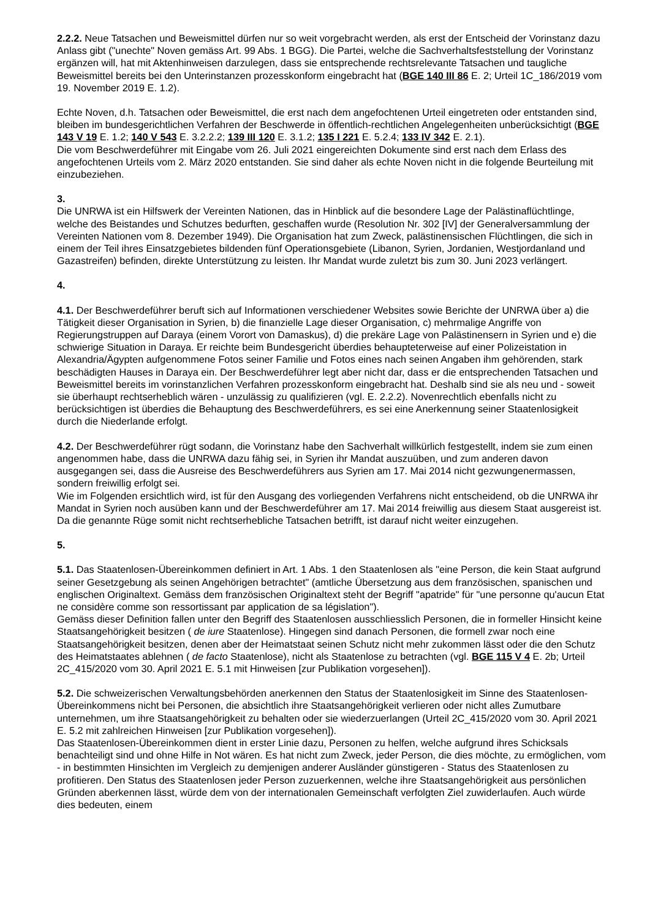2.2.2. Neue Tatsachen und Beweismittel dürfen nur so weit vorgebracht werden, als erst der Entscheid der Vorinstanz dazu Anlass gibt ("unechte" Noven gemäss Art. 99 Abs. 1 BGG). Die Partei, welche die Sachverhaltsfeststellung der Vorinstanz ergänzen will, hat mit Aktenhinweisen darzulegen, dass sie entsprechende rechtsrelevante Tatsachen und taugliche Beweismittel bereits bei den Unterinstanzen prozesskonform eingebracht hat (BGE 140 III 86 E. 2; Urteil 1C_186/2019 vom 19. November 2019 E. 1.2).
Echte Noven, d.h. Tatsachen oder Beweismittel, die erst nach dem angefochtenen Urteil eingetreten oder entstanden sind, bleiben im bundesgerichtlichen Verfahren der Beschwerde in öffentlich-rechtlichen Angelegenheiten unberücksichtigt (BGE 143 V 19 E. 1.2; 140 V 543 E. 3.2.2.2; 139 III 120 E. 3.1.2; 135 I 221 E. 5.2.4; 133 IV 342 E. 2.1).
Die vom Beschwerdeführer mit Eingabe vom 26. Juli 2021 eingereichten Dokumente sind erst nach dem Erlass des angefochtenen Urteils vom 2. März 2020 entstanden. Sie sind daher als echte Noven nicht in die folgende Beurteilung mit einzubeziehen.
3.
Die UNRWA ist ein Hilfswerk der Vereinten Nationen, das in Hinblick auf die besondere Lage der Palästinaflüchtlinge, welche des Beistandes und Schutzes bedurften, geschaffen wurde (Resolution Nr. 302 [IV] der Generalversammlung der Vereinten Nationen vom 8. Dezember 1949). Die Organisation hat zum Zweck, palästinensischen Flüchtlingen, die sich in einem der Teil ihres Einsatzgebietes bildenden fünf Operationsgebiete (Libanon, Syrien, Jordanien, Westjordanland und Gazastreifen) befinden, direkte Unterstützung zu leisten. Ihr Mandat wurde zuletzt bis zum 30. Juni 2023 verlängert.
4.
4.1. Der Beschwerdeführer beruft sich auf Informationen verschiedener Websites sowie Berichte der UNRWA über a) die Tätigkeit dieser Organisation in Syrien, b) die finanzielle Lage dieser Organisation, c) mehrmalige Angriffe von Regierungstruppen auf Daraya (einem Vorort von Damaskus), d) die prekäre Lage von Palästinensern in Syrien und e) die schwierige Situation in Daraya. Er reichte beim Bundesgericht überdies behaupteterweise auf einer Polizeistation in Alexandria/Ägypten aufgenommene Fotos seiner Familie und Fotos eines nach seinen Angaben ihm gehörenden, stark beschädigten Hauses in Daraya ein. Der Beschwerdeführer legt aber nicht dar, dass er die entsprechenden Tatsachen und Beweismittel bereits im vorinstanzlichen Verfahren prozesskonform eingebracht hat. Deshalb sind sie als neu und - soweit sie überhaupt rechtserheblich wären - unzulässig zu qualifizieren (vgl. E. 2.2.2). Novenrechtlich ebenfalls nicht zu berücksichtigen ist überdies die Behauptung des Beschwerdeführers, es sei eine Anerkennung seiner Staatenlosigkeit durch die Niederlande erfolgt.
4.2. Der Beschwerdeführer rügt sodann, die Vorinstanz habe den Sachverhalt willkürlich festgestellt, indem sie zum einen angenommen habe, dass die UNRWA dazu fähig sei, in Syrien ihr Mandat auszuüben, und zum anderen davon ausgegangen sei, dass die Ausreise des Beschwerdeführers aus Syrien am 17. Mai 2014 nicht gezwungenermassen, sondern freiwillig erfolgt sei.
Wie im Folgenden ersichtlich wird, ist für den Ausgang des vorliegenden Verfahrens nicht entscheidend, ob die UNRWA ihr Mandat in Syrien noch ausüben kann und der Beschwerdeführer am 17. Mai 2014 freiwillig aus diesem Staat ausgereist ist. Da die genannte Rüge somit nicht rechtserhebliche Tatsachen betrifft, ist darauf nicht weiter einzugehen.
5.
5.1. Das Staatenlosen-Übereinkommen definiert in Art. 1 Abs. 1 den Staatenlosen als "eine Person, die kein Staat aufgrund seiner Gesetzgebung als seinen Angehörigen betrachtet" (amtliche Übersetzung aus dem französischen, spanischen und englischen Originaltext. Gemäss dem französischen Originaltext steht der Begriff "apatride" für "une personne qu'aucun Etat ne considère comme son ressortissant par application de sa législation").
Gemäss dieser Definition fallen unter den Begriff des Staatenlosen ausschliesslich Personen, die in formeller Hinsicht keine Staatsangehörigkeit besitzen ( de iure Staatenlose). Hingegen sind danach Personen, die formell zwar noch eine Staatsangehörigkeit besitzen, denen aber der Heimatstaat seinen Schutz nicht mehr zukommen lässt oder die den Schutz des Heimatstaates ablehnen ( de facto Staatenlose), nicht als Staatenlose zu betrachten (vgl. BGE 115 V 4 E. 2b; Urteil 2C_415/2020 vom 30. April 2021 E. 5.1 mit Hinweisen [zur Publikation vorgesehen]).
5.2. Die schweizerischen Verwaltungsbehörden anerkennen den Status der Staatenlosigkeit im Sinne des Staatenlosen-Übereinkommens nicht bei Personen, die absichtlich ihre Staatsangehörigkeit verlieren oder nicht alles Zumutbare unternehmen, um ihre Staatsangehörigkeit zu behalten oder sie wiederzuerlangen (Urteil 2C_415/2020 vom 30. April 2021 E. 5.2 mit zahlreichen Hinweisen [zur Publikation vorgesehen]).
Das Staatenlosen-Übereinkommen dient in erster Linie dazu, Personen zu helfen, welche aufgrund ihres Schicksals benachteiligt sind und ohne Hilfe in Not wären. Es hat nicht zum Zweck, jeder Person, die dies möchte, zu ermöglichen, vom - in bestimmten Hinsichten im Vergleich zu demjenigen anderer Ausländer günstigeren - Status des Staatenlosen zu profitieren. Den Status des Staatenlosen jeder Person zuzuerkennen, welche ihre Staatsangehörigkeit aus persönlichen Gründen aberkennen lässt, würde dem von der internationalen Gemeinschaft verfolgten Ziel zuwiderlaufen. Auch würde dies bedeuten, einem